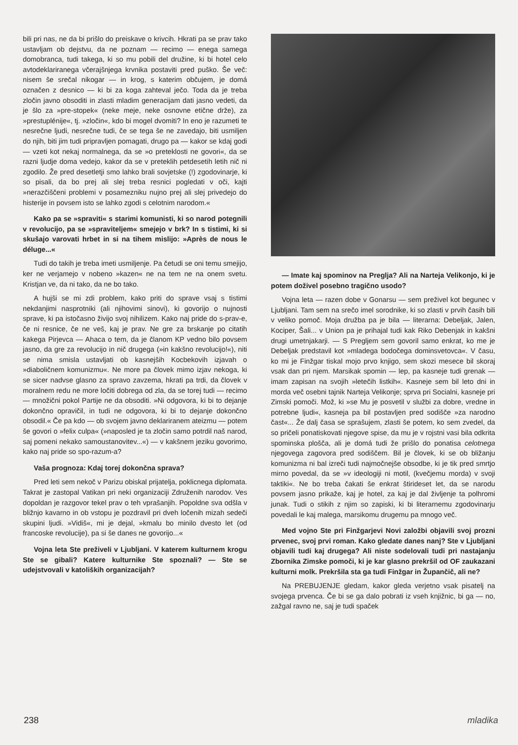bili pri nas, ne da bi prišlo do preiskave o krivcih. Hkrati pa se prav tako ustavljam ob dejstvu, da ne poznam — recimo — enega samega domobranca, tudi takega, ki so mu pobili del družine, ki bi hotel celo avtodeklariranega včerajšnjega krvnika postaviti pred puško. Še več: nisem še srečal nikogar — in krog, s katerim občujem, je domá označen z desnico — ki bi za koga zahteval ječo. Toda da je treba zločin javno obsoditi in zlasti mladim generacijam dati jasno vedeti, da je šlo za »pre-stopek« (neke meje, neke osnovne etične drže), za »prestuplénije«, tj. »zločin«, kdo bi mogel dvomiti? In eno je razumeti te nesrečne ljudi, nesrečne tudi, če se tega še ne zavedajo, biti usmiljen do njih, biti jim tudi pripravljen pomagati, drugo pa — kakor se kdaj godi — vzeti kot nekaj normalnega, da se »o preteklosti ne govori«, da se razni ljudje doma vedejo, kakor da se v preteklih petdesetih letih nič ni zgodilo. Že pred desetletji smo lahko brali sovjetske (!) zgodovinarje, ki so pisali, da bo prej ali slej treba resnici pogledati v oči, kajti »nerazčiščeni problemi v posamezniku nujno prej ali slej privedejo do histerije in povsem isto se lahko zgodi s celotnim narodom.«
Kako pa se »spraviti« s starimi komunisti, ki so narod potegnili v revolucijo, pa se »spraviteljem« smejejo v brk? In s tistimi, ki si skušajo varovati hrbet in si na tihem mislijo: »Après de nous le déluge...«
Tudi do takih je treba imeti usmiljenje. Pa četudi se oni temu smejijo, ker ne verjamejo v nobeno »kazen« ne na tem ne na onem svetu. Kristjan ve, da ni tako, da ne bo tako.
A hujši se mi zdi problem, kako priti do sprave vsaj s tistimi nekdanjimi nasprotniki (ali njihovimi sinovi), ki govorijo o nujnosti sprave, ki pa istočasno živijo svoj nihilizem. Kako naj pride do s-prav-e, če ni resnice, če ne veš, kaj je prav. Ne gre za brskanje po citatih kakega Pirjevca — Ahaca o tem, da je članom KP vedno bilo povsem jasno, da gre za revolucijo in nič drugega (»in kakšno revolucijo!«), niti se nima smisla ustavljati ob kasnejših Kocbekovih izjavah o »diaboličnem komunizmu«. Ne more pa človek mimo izjav nekoga, ki se sicer nadvse glasno za spravo zavzema, hkrati pa trdi, da človek v moralnem redu ne more ločiti dobrega od zla, da se torej tudi — recimo — množični pokol Partije ne da obsoditi. »Ni odgovora, ki bi to dejanje dokončno opravičil, in tudi ne odgovora, ki bi to dejanje dokončno obsodil.« Če pa kdo — ob svojem javno deklariranem ateizmu — potem še govori o »felix culpa« (»naposled je ta zločin samo potrdil naš narod, saj pomeni nekako samoustanovitev...«) — v kakšnem jeziku govorimo, kako naj pride so spo-razum-a?
Vaša prognoza: Kdaj torej dokončna sprava?
Pred leti sem nekoč v Parizu obiskal prijatelja, poklicnega diplomata. Takrat je zastopal Vatikan pri neki organizaciji Združenih narodov. Ves dopoldan je razgovor tekel prav o teh vprašanjih. Popoldne sva odšla v bližnjo kavarno in ob vstopu je pozdravil pri dveh ločenih mizah sedeči skupini ljudi. »Vidiš«, mi je dejal, »kmalu bo minilo dvesto let (od francoske revolucije), pa si še danes ne govorijo...«
Vojna leta Ste preživeli v Ljubljani. V katerem kulturnem krogu Ste se gibali? Katere kulturnike Ste spoznali? — Ste se udejstvovali v katoliških organizacijah?
— Imate kaj spominov na Preglja? Ali na Narteja Velikonjo, ki je potem doživel posebno tragično usodo?
Vojna leta — razen dobe v Gonarsu — sem preživel kot begunec v Ljubljani. Tam sem na srečo imel sorodnike, ki so zlasti v prvih časih bili v veliko pomoč. Moja družba pa je bila — literarna: Debeljak, Jalen, Kociper, Šali... v Union pa je prihajal tudi kak Riko Debenjak in kakšni drugi umetnjakarji. — S Pregljem sem govoril samo enkrat, ko me je Debeljak predstavil kot »mladega bodočega dominsvetovca«. V času, ko mi je Finžgar tiskal mojo prvo knjigo, sem skozi mesece bil skoraj vsak dan pri njem. Marsikak spomin — lep, pa kasneje tudi grenak — imam zapisan na svojih »letečih listkih«. Kasneje sem bil leto dni in morda več osebni tajnik Narteja Velikonje; sprva pri Socialni, kasneje pri Zimski pomoči. Mož, ki »se Mu je posvetil v službi za dobre, vredne in potrebne ljudi«, kasneja pa bil postavljen pred sodišče »za narodno čast«... Že dalj časa se sprašujem, zlasti še potem, ko sem zvedel, da so pričeli ponatiskovati njegove spise, da mu je v rojstni vasi bila odkrita spominska plošča, ali je domá tudi že prišlo do ponatisa celotnega njegovega zagovora pred sodiščem. Bil je človek, ki se ob bližanju komunizma ni bal izreči tudi najmočnejše obsodbe, ki je tik pred smrtjo mirno povedal, da se »v ideologiji ni motil, (kvečjemu morda) v svoji taktiki«. Ne bo treba čakati še enkrat štirideset let, da se narodu povsem jasno prikaže, kaj je hotel, za kaj je dal življenje ta polhromi junak. Tudi o stikih z njim so zapiski, ki bi literarnemu zgodovinarju povedali le kaj malega, marsikomu drugemu pa mnogo več.
Med vojno Ste pri Finžgarjevi Novi založbi objavili svoj prozni prvenec, svoj prvi roman. Kako gledate danes nanj? Ste v Ljubljani objavili tudi kaj drugega? Ali niste sodelovali tudi pri nastajanju Zbornika Zimske pomoči, ki je kar glasno prekršil od OF zaukazani kulturni molk. Prekršila sta ga tudi Finžgar in Župančič, ali ne?
Na PREBUJENJE gledam, kakor gleda verjetno vsak pisatelj na svojega prvenca. Če bi se ga dalo pobrati iz vseh knjižnic, bi ga — no, zažgal ravno ne, saj je tudi spaček
238 mladika